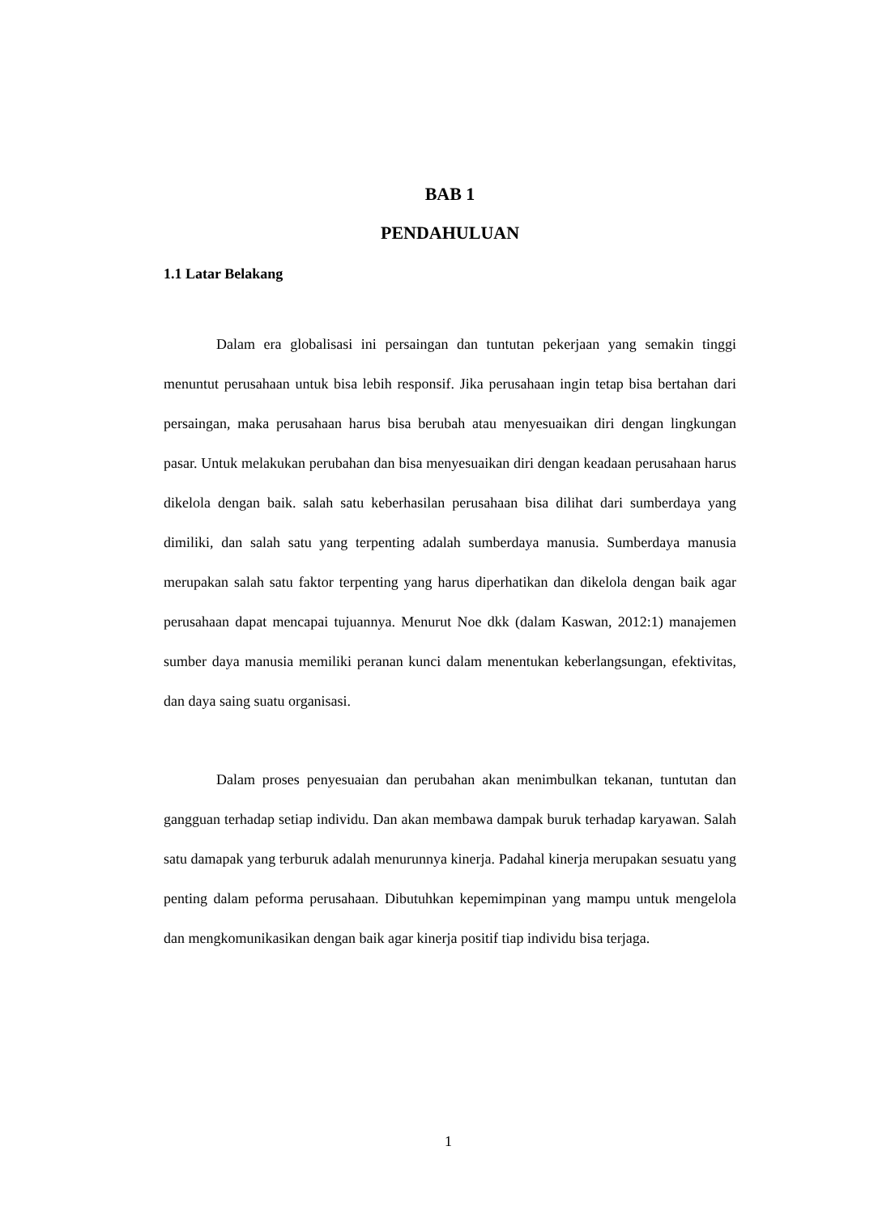BAB 1
PENDAHULUAN
1.1 Latar Belakang
Dalam era globalisasi ini persaingan dan tuntutan pekerjaan yang semakin tinggi menuntut perusahaan untuk bisa lebih responsif. Jika perusahaan ingin tetap bisa bertahan dari persaingan, maka perusahaan harus bisa berubah atau menyesuaikan diri dengan lingkungan pasar. Untuk melakukan perubahan dan bisa menyesuaikan diri dengan keadaan perusahaan harus dikelola dengan baik. salah satu keberhasilan perusahaan bisa dilihat dari sumberdaya yang dimiliki, dan salah satu yang terpenting adalah sumberdaya manusia. Sumberdaya manusia merupakan salah satu faktor terpenting yang harus diperhatikan dan dikelola dengan baik agar perusahaan dapat mencapai tujuannya. Menurut Noe dkk (dalam Kaswan, 2012:1) manajemen sumber daya manusia memiliki peranan kunci dalam menentukan keberlangsungan, efektivitas, dan daya saing suatu organisasi.
Dalam proses penyesuaian dan perubahan akan menimbulkan tekanan, tuntutan dan gangguan terhadap setiap individu. Dan akan membawa dampak buruk terhadap karyawan. Salah satu damapak yang terburuk adalah menurunnya kinerja. Padahal kinerja merupakan sesuatu yang penting dalam peforma perusahaan. Dibutuhkan kepemimpinan yang mampu untuk mengelola dan mengkomunikasikan dengan baik agar kinerja positif tiap individu bisa terjaga.
1